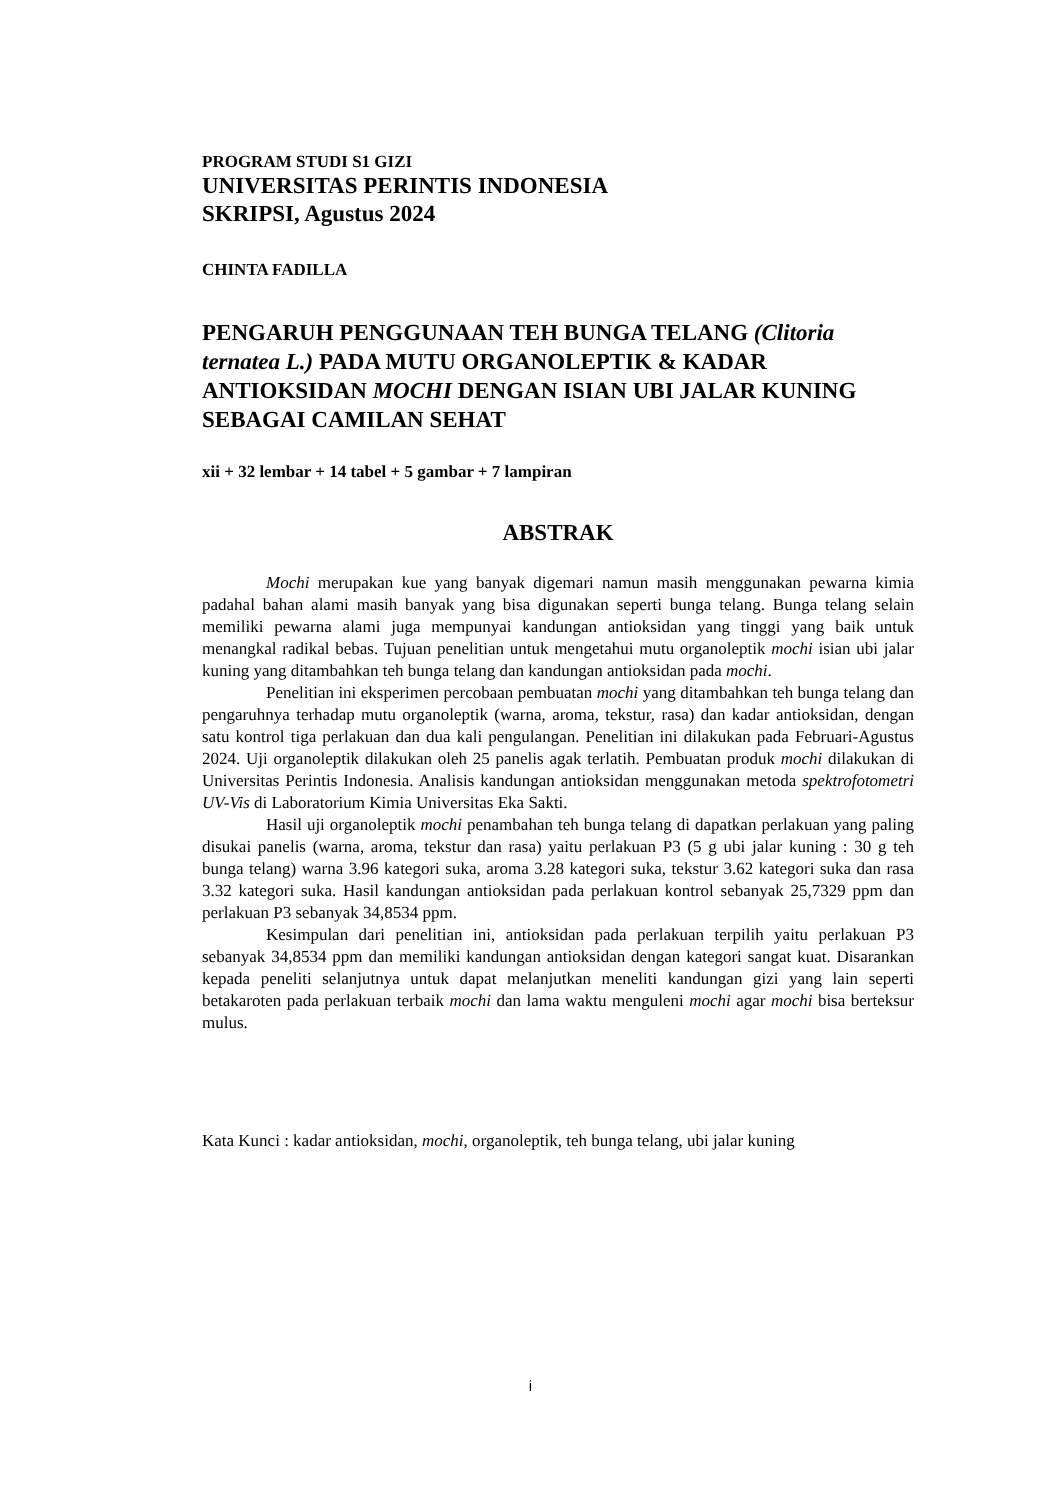PROGRAM STUDI S1 GIZI
UNIVERSITAS PERINTIS INDONESIA
SKRIPSI, Agustus 2024
CHINTA FADILLA
PENGARUH PENGGUNAAN TEH BUNGA TELANG (Clitoria ternatea L.) PADA MUTU ORGANOLEPTIK & KADAR ANTIOKSIDAN MOCHI DENGAN ISIAN UBI JALAR KUNING SEBAGAI CAMILAN SEHAT
xii + 32 lembar + 14 tabel + 5 gambar + 7 lampiran
ABSTRAK
Mochi merupakan kue yang banyak digemari namun masih menggunakan pewarna kimia padahal bahan alami masih banyak yang bisa digunakan seperti bunga telang. Bunga telang selain memiliki pewarna alami juga mempunyai kandungan antioksidan yang tinggi yang baik untuk menangkal radikal bebas. Tujuan penelitian untuk mengetahui mutu organoleptik mochi isian ubi jalar kuning yang ditambahkan teh bunga telang dan kandungan antioksidan pada mochi.
Penelitian ini eksperimen percobaan pembuatan mochi yang ditambahkan teh bunga telang dan pengaruhnya terhadap mutu organoleptik (warna, aroma, tekstur, rasa) dan kadar antioksidan, dengan satu kontrol tiga perlakuan dan dua kali pengulangan. Penelitian ini dilakukan pada Februari-Agustus 2024. Uji organoleptik dilakukan oleh 25 panelis agak terlatih. Pembuatan produk mochi dilakukan di Universitas Perintis Indonesia. Analisis kandungan antioksidan menggunakan metoda spektrofotometri UV-Vis di Laboratorium Kimia Universitas Eka Sakti.
Hasil uji organoleptik mochi penambahan teh bunga telang di dapatkan perlakuan yang paling disukai panelis (warna, aroma, tekstur dan rasa) yaitu perlakuan P3 (5 g ubi jalar kuning : 30 g teh bunga telang) warna 3.96 kategori suka, aroma 3.28 kategori suka, tekstur 3.62 kategori suka dan rasa 3.32 kategori suka. Hasil kandungan antioksidan pada perlakuan kontrol sebanyak 25,7329 ppm dan perlakuan P3 sebanyak 34,8534 ppm.
Kesimpulan dari penelitian ini, antioksidan pada perlakuan terpilih yaitu perlakuan P3 sebanyak 34,8534 ppm dan memiliki kandungan antioksidan dengan kategori sangat kuat. Disarankan kepada peneliti selanjutnya untuk dapat melanjutkan meneliti kandungan gizi yang lain seperti betakaroten pada perlakuan terbaik mochi dan lama waktu menguleni mochi agar mochi bisa berteksur mulus.
Kata Kunci : kadar antioksidan, mochi, organoleptik, teh bunga telang, ubi jalar kuning
i